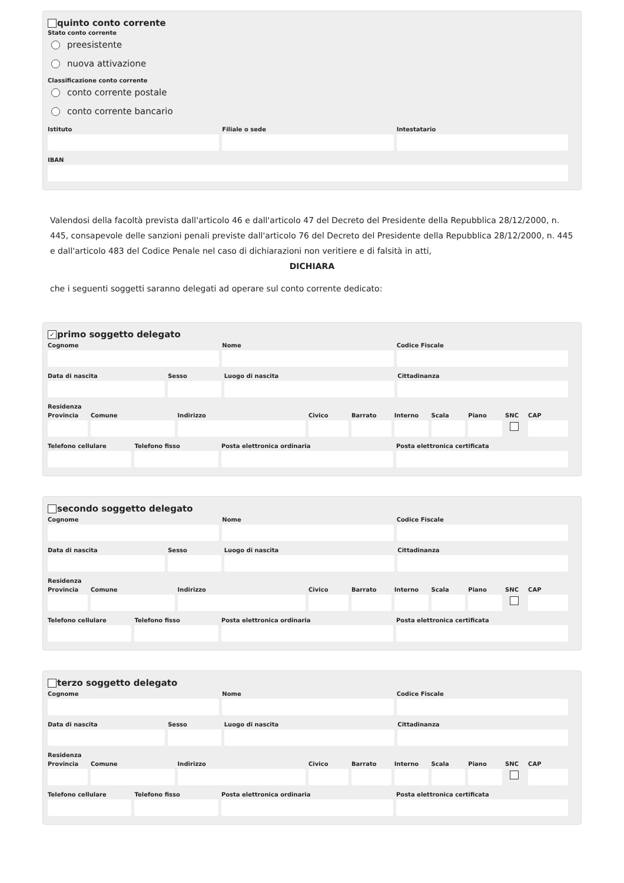quinto conto corrente
Stato conto corrente
preesistente
nuova attivazione
Classificazione conto corrente
conto corrente postale
conto corrente bancario
Istituto Filiale o sede Intestatario
IBAN
Valendosi della facoltà prevista dall'articolo 46 e dall'articolo 47 del Decreto del Presidente della Repubblica 28/12/2000, n. 445, consapevole delle sanzioni penali previste dall'articolo 76 del Decreto del Presidente della Repubblica 28/12/2000, n. 445 e dall'articolo 483 del Codice Penale nel caso di dichiarazioni non veritiere e di falsità in atti,
DICHIARA
che i seguenti soggetti saranno delegati ad operare sul conto corrente dedicato:
✓ primo soggetto delegato
Cognome Nome Codice Fiscale
Data di nascita Sesso Luogo di nascita Cittadinanza
Residenza
Provincia Comune Indirizzo Civico Barrato Interno Scala Piano SNC CAP
Telefono cellulare Telefono fisso Posta elettronica ordinaria Posta elettronica certificata
secondo soggetto delegato
Cognome Nome Codice Fiscale
Data di nascita Sesso Luogo di nascita Cittadinanza
Residenza
Provincia Comune Indirizzo Civico Barrato Interno Scala Piano SNC CAP
Telefono cellulare Telefono fisso Posta elettronica ordinaria Posta elettronica certificata
terzo soggetto delegato
Cognome Nome Codice Fiscale
Data di nascita Sesso Luogo di nascita Cittadinanza
Residenza
Provincia Comune Indirizzo Civico Barrato Interno Scala Piano SNC CAP
Telefono cellulare Telefono fisso Posta elettronica ordinaria Posta elettronica certificata